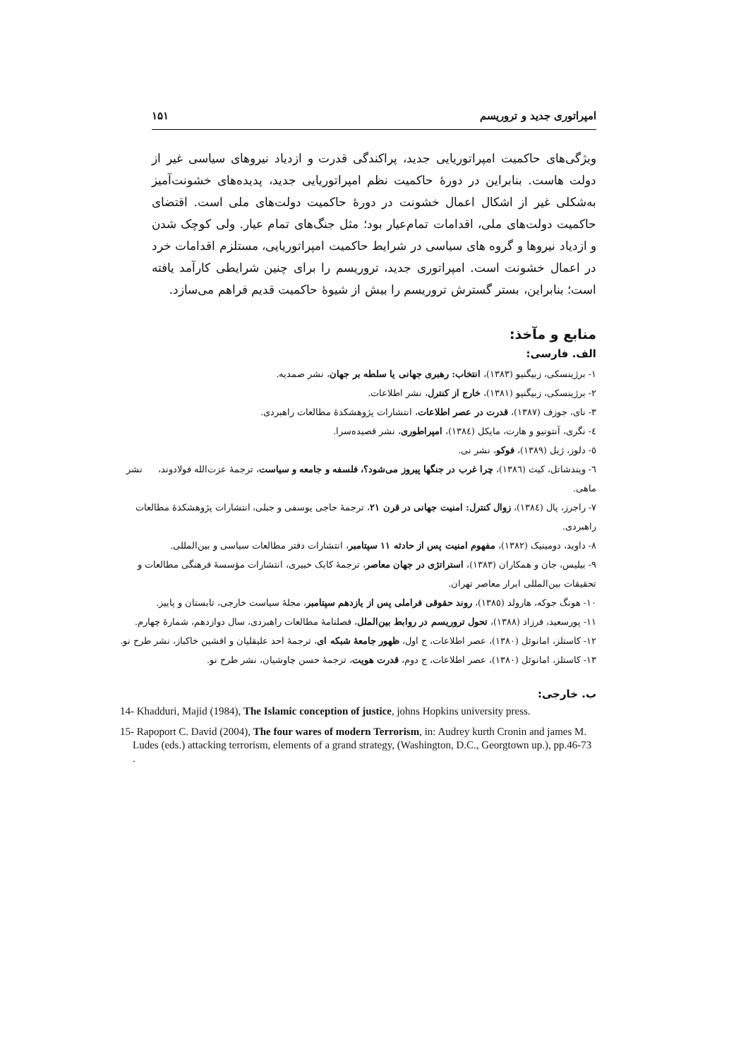امپراتوری جدید و تروریسم ۱۵۱
ویژگی‌های حاکمیت امپراتوریایی جدید، پراکندگی قدرت و ازدیاد نیروهای سیاسی غیر از دولت هاست. بنابراین در دورهٔ حاکمیت نظم امپراتوریایی جدید، پدیده‌های خشونت‌آمیز به‌شکلی غیر از اشکال اعمال خشونت در دورهٔ حاکمیت دولت‌های ملی است. اقتضای حاکمیت دولت‌های ملی، اقدامات تمام‌عیار بود؛ مثل جنگ‌های تمام عیار. ولی کوچک شدن و ازدیاد نیروها و گروه های سیاسی در شرایط حاکمیت امپراتوریایی، مستلزم اقدامات خرد در اعمال خشونت است. امپراتوری جدید، تروریسم را برای چنین شرایطی کارآمد یافته است؛ بنابراین، بستر گسترش تروریسم را بیش از شیوهٔ حاکمیت قدیم فراهم می‌سازد.
منابع و مآخذ:
الف. فارسی:
۱- برژینسکی، زبیگنیو (۱۳۸۳)، انتخاب: رهبری جهانی یا سلطه بر جهان، نشر صمدیه.
۲- برژینسکی، زبیگنیو (۱۳۸۱)، خارج از کنترل، نشر اطلاعات.
۳- نای، جوزف (۱۳۸۷)، قدرت در عصر اطلاعات، انتشارات پژوهشکدهٔ مطالعات راهبردی.
٤- نگری، آنتونیو و هارت، مایکل (۱۳۸٤)، امپراطوری، نشر قصیده‌سرا.
٥- دلوز، ژیل (۱۳۸۹)، فوکو، نشر نی.
٦- ویندشاتل، کیث (۱۳۸٦)، چرا غرب در جنگها پیروز می‌شود؟، فلسفه و جامعه و سیاست، ترجمهٔ عزت‌الله فولادوند، نشر ماهی.
۷- راجرز، پال (۱۳۸٤)، زوال کنترل: امنیت جهانی در قرن ۲۱، ترجمهٔ حاجی یوسفی و جبلی، انتشارات پژوهشکدهٔ مطالعات راهبردی.
۸- داوید، دومینیک (۱۳۸۲)، مفهوم امنیت پس از حادثه ۱۱ سپتامبر، انتشارات دفتر مطالعات سیاسی و بین‌المللی.
۹- بیلیس، جان و همکاران (۱۳۸۳)، استراتژی در جهان معاصر، ترجمهٔ کابک خبیری، انتشارات مؤسسهٔ فرهنگی مطالعات و تحقیقات بین‌المللی ابرار معاصر تهران.
۱۰- هونگ جوکه، هارولد (۱۳۸٥)، روند حقوقی فراملی پس از یازدهم سپتامبر، مجلهٔ سیاست خارجی، تابستان و پاییز.
۱۱- پورسعید، فرزاد (۱۳۸۸)، تحول تروریسم در روابط بین‌الملل، فصلنامهٔ مطالعات راهبردی، سال دوازدهم، شمارهٔ چهارم.
۱۲- کاستلز، امانوئل (۱۳۸۰)، عصر اطلاعات، ج اول، ظهور جامعهٔ شبکه ای، ترجمهٔ احد علیقلیان و افشین خاکباز، نشر طرح نو.
۱۳- کاستلز، امانوئل (۱۳۸۰)، عصر اطلاعات، ج دوم، قدرت هویت، ترجمهٔ حسن چاوشیان، نشر طرح نو.
ب. خارجی:
14- Khadduri, Majid (1984), The Islamic conception of justice, johns Hopkins university press.
15- Rapoport C. David (2004), The four wares of modern Terrorism, in: Audrey kurth Cronin and james M. Ludes (eds.) attacking terrorism, elements of a grand strategy, (Washington, D.C., Georgtown up.), pp.46-73 .